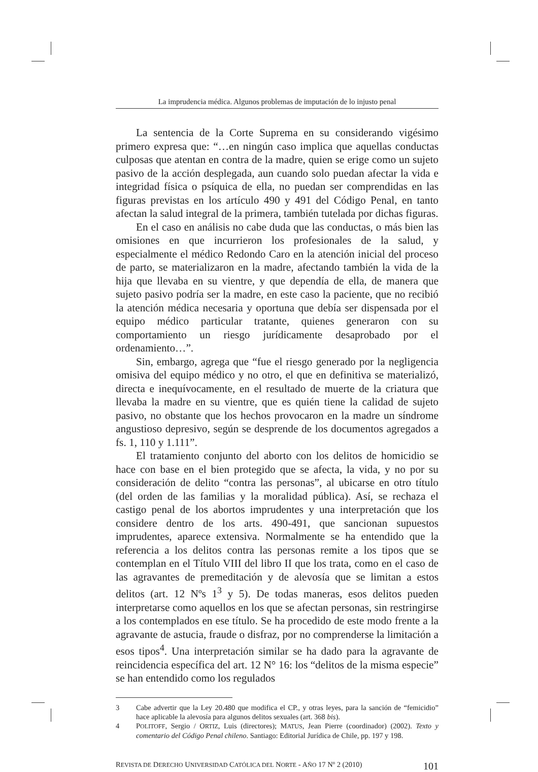La imprudencia médica. Algunos problemas de imputación de lo injusto penal
La sentencia de la Corte Suprema en su considerando vigésimo primero expresa que: “…en ningún caso implica que aquellas conductas culposas que atentan en contra de la madre, quien se erige como un sujeto pasivo de la acción desplegada, aun cuando solo puedan afectar la vida e integridad física o psíquica de ella, no puedan ser comprendidas en las figuras previstas en los artículo 490 y 491 del Código Penal, en tanto afectan la salud integral de la primera, también tutelada por dichas figuras.
En el caso en análisis no cabe duda que las conductas, o más bien las omisiones en que incurrieron los profesionales de la salud, y especialmente el médico Redondo Caro en la atención inicial del proceso de parto, se materializaron en la madre, afectando también la vida de la hija que llevaba en su vientre, y que dependía de ella, de manera que sujeto pasivo podría ser la madre, en este caso la paciente, que no recibió la atención médica necesaria y oportuna que debía ser dispensada por el equipo médico particular tratante, quienes generaron con su comportamiento un riesgo jurídicamente desaprobado por el ordenamiento…”.
Sin, embargo, agrega que “fue el riesgo generado por la negligencia omisiva del equipo médico y no otro, el que en definitiva se materializó, directa e inequívocamente, en el resultado de muerte de la criatura que llevaba la madre en su vientre, que es quién tiene la calidad de sujeto pasivo, no obstante que los hechos provocaron en la madre un síndrome angustioso depresivo, según se desprende de los documentos agregados a fs. 1, 110 y 1.111”.
El tratamiento conjunto del aborto con los delitos de homicidio se hace con base en el bien protegido que se afecta, la vida, y no por su consideración de delito “contra las personas”, al ubicarse en otro título (del orden de las familias y la moralidad pública). Así, se rechaza el castigo penal de los abortos imprudentes y una interpretación que los considere dentro de los arts. 490-491, que sancionan supuestos imprudentes, aparece extensiva. Normalmente se ha entendido que la referencia a los delitos contra las personas remite a los tipos que se contemplan en el Título VIII del libro II que los trata, como en el caso de las agravantes de premeditación y de alevosía que se limitan a estos delitos (art. 12 Nºs 1<sup>3</sup> y 5). De todas maneras, esos delitos pueden interpretarse como aquellos en los que se afectan personas, sin restringirse a los contemplados en ese título. Se ha procedido de este modo frente a la agravante de astucia, fraude o disfraz, por no comprenderse la limitación a esos tipos<sup>4</sup>. Una interpretación similar se ha dado para la agravante de reincidencia específica del art. 12 N° 16: los “delitos de la misma especie” se han entendido como los regulados
3 Cabe advertir que la Ley 20.480 que modifica el CP., y otras leyes, para la sanción de “femicidio” hace aplicable la alevosía para algunos delitos sexuales (art. 368 bis).
4 POLITOFF, Sergio / ORTIZ, Luis (directores); MATUS, Jean Pierre (coordinador) (2002). Texto y comentario del Código Penal chileno. Santiago: Editorial Jurídica de Chile, pp. 197 y 198.
REVISTA DE DERECHO UNIVERSIDAD CATÓLICA DEL NORTE - AÑO 17 Nº 2 (2010) 101